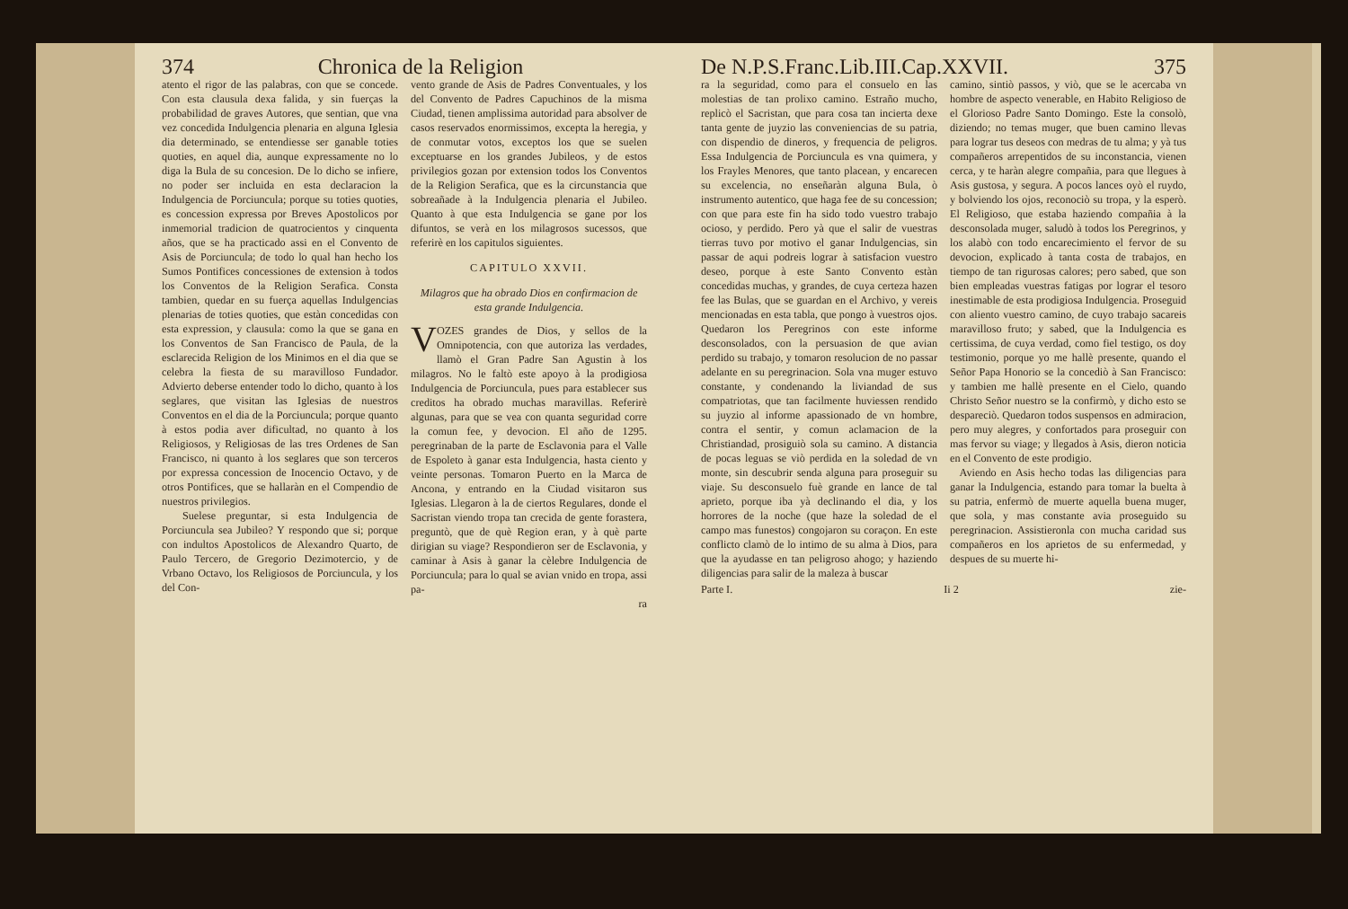374 Chronica de la Religion
atento el rigor de las palabras, con que se concede. Con esta clausula dexa falida, y sin fuerças la probabilidad de graves Autores, que sentian, que vna vez concedida Indulgencia plenaria en alguna Iglesia dia determinado, se entendiesse ser ganable toties quoties, en aquel dia, aunque expressamente no lo diga la Bula de su concesion. De lo dicho se infiere, no poder ser incluida en esta declaracion la Indulgencia de Porciuncula; porque su toties quoties, es concession expressa por Breves Apostolicos por inmemorial tradicion de quatrocientos y cinquenta años, que se ha practicado assi en el Convento de Asis de Porciuncula; de todo lo qual han hecho los Sumos Pontifices concessiones de extension à todos los Conventos de la Religion Serafica. Consta tambien, quedar en su fuerça aquellas Indulgencias plenarias de toties quoties, que estàn concedidas con esta expression, y clausula: como la que se gana en los Conventos de San Francisco de Paula, de la esclarecida Religion de los Minimos en el dia que se celebra la fiesta de su maravilloso Fundador. Advierto deberse entender todo lo dicho, quanto à los seglares, que visitan las Iglesias de nuestros Conventos en el dia de la Porciuncula; porque quanto à estos podia aver dificultad, no quanto à los Religiosos, y Religiosas de las tres Ordenes de San Francisco, ni quanto à los seglares que son terceros por expressa concession de Inocencio Octavo, y de otros Pontifices, que se hallaràn en el Compendio de nuestros privilegios.
Suelese preguntar, si esta Indulgencia de Porciuncula sea Jubileo? Y respondo que si; porque con indultos Apostolicos de Alexandro Quarto, de Paulo Tercero, de Gregorio Dezimotercio, y de Vrbano Octavo, los Religiosos de Porciuncula, y los del Con-
vento grande de Asis de Padres Conventuales, y los del Convento de Padres Capuchinos de la misma Ciudad, tienen amplissima autoridad para absolver de casos reservados enormissimos, excepta la heregia, y de conmutar votos, exceptos los que se suelen exceptuarse en los grandes Jubileos, y de estos privilegios gozan por extension todos los Conventos de la Religion Serafica, que es la circunstancia que sobreañade à la Indulgencia plenaria el Jubileo. Quanto à que esta Indulgencia se gane por los difuntos, se verà en los milagrosos sucessos, que referirè en los capitulos siguientes.
CAPITULO XXVII.
Milagros que ha obrado Dios en confirmacion de esta grande Indulgencia.
VOZES grandes de Dios, y sellos de la Omnipotencia, con que autoriza las verdades, llamò el Gran Padre San Agustin à los milagros. No le faltò este apoyo à la prodigiosa Indulgencia de Porciuncula, pues para establecer sus creditos ha obrado muchas maravillas. Referirè algunas, para que se vea con quanta seguridad corre la comun fee, y devocion. El año de 1295. peregrinaban de la parte de Esclavonia para el Valle de Espoleto à ganar esta Indulgencia, hasta ciento y veinte personas. Tomaron Puerto en la Marca de Ancona, y entrando en la Ciudad visitaron sus Iglesias. Llegaron à la de ciertos Regulares, donde el Sacristan viendo tropa tan crecida de gente forastera, preguntò, que de què Region eran, y à què parte dirigian su viage? Respondieron ser de Esclavonia, y caminar à Asis à ganar la cèlebre Indulgencia de Porciuncula; para lo qual se avian vnido en tropa, assi pa-
ra
De N.P.S.Franc.Lib.III.Cap.XXVII. 375
ra la seguridad, como para el consuelo en las molestias de tan prolixo camino. Estraño mucho, replicò el Sacristan, que para cosa tan incierta dexe tanta gente de juyzio las conveniencias de su patria, con dispendio de dineros, y frequencia de peligros. Essa Indulgencia de Porciuncula es vna quimera, y los Frayles Menores, que tanto placean, y encarecen su excelencia, no enseñaràn alguna Bula, ò instrumento autentico, que haga fee de su concession; con que para este fin ha sido todo vuestro trabajo ocioso, y perdido. Pero yà que el salir de vuestras tierras tuvo por motivo el ganar Indulgencias, sin passar de aqui podreis lograr à satisfacion vuestro deseo, porque à este Santo Convento estàn concedidas muchas, y grandes, de cuya certeza hazen fee las Bulas, que se guardan en el Archivo, y vereis mencionadas en esta tabla, que pongo à vuestros ojos. Quedaron los Peregrinos con este informe desconsolados, con la persuasion de que avian perdido su trabajo, y tomaron resolucion de no passar adelante en su peregrinacion. Sola vna muger estuvo constante, y condenando la liviandad de sus compatriotas, que tan facilmente huviessen rendido su juyzio al informe apassionado de vn hombre, contra el sentir, y comun aclamacion de la Christiandad, prosiguiò sola su camino. A distancia de pocas leguas se viò perdida en la soledad de vn monte, sin descubrir senda alguna para proseguir su viaje. Su desconsuelo fuè grande en lance de tal aprieto, porque iba yà declinando el dia, y los horrores de la noche (que haze la soledad de el campo mas funestos) congojaron su coraçon. En este conflicto clamò de lo intimo de su alma à Dios, para que la ayudasse en tan peligroso ahogo; y haziendo diligencias para salir de la maleza à buscar
camino, sintiò passos, y viò, que se le acercaba vn hombre de aspecto venerable, en Habito Religioso de el Glorioso Padre Santo Domingo. Este la consolò, diziendo; no temas muger, que buen camino llevas para lograr tus deseos con medras de tu alma; y yà tus compañeros arrepentidos de su inconstancia, vienen cerca, y te haràn alegre compañia, para que llegues à Asis gustosa, y segura. A pocos lances oyò el ruydo, y bolviendo los ojos, reconociò su tropa, y la esperò. El Religioso, que estaba haziendo compañia à la desconsolada muger, saludò à todos los Peregrinos, y los alabò con todo encarecimiento el fervor de su devocion, explicado à tanta costa de trabajos, en tiempo de tan rigurosas calores; pero sabed, que son bien empleadas vuestras fatigas por lograr el tesoro inestimable de esta prodigiosa Indulgencia. Proseguid con aliento vuestro camino, de cuyo trabajo sacareis maravilloso fruto; y sabed, que la Indulgencia es certissima, de cuya verdad, como fiel testigo, os doy testimonio, porque yo me hallè presente, quando el Señor Papa Honorio se la concediò à San Francisco: y tambien me hallè presente en el Cielo, quando Christo Señor nuestro se la confirmò, y dicho esto se despareciò. Quedaron todos suspensos en admiracion, pero muy alegres, y confortados para proseguir con mas fervor su viage; y llegados à Asis, dieron noticia en el Convento de este prodigio.
Aviendo en Asis hecho todas las diligencias para ganar la Indulgencia, estando para tomar la buelta à su patria, enfermò de muerte aquella buena muger, que sola, y mas constante avia proseguido su peregrinacion. Assistieronla con mucha caridad sus compañeros en los aprietos de su enfermedad, y despues de su muerte hi-
Parte I. Ii 2 zie-